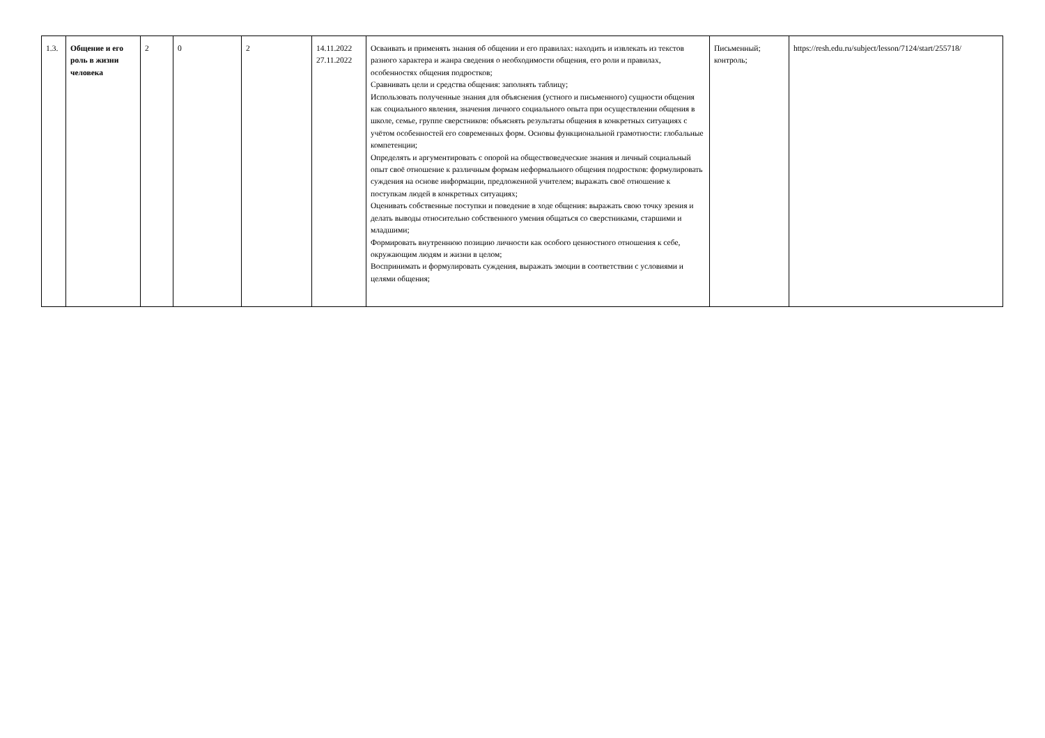| 1.3. | Общение и его роль в жизни человека | 2 | 0 | 2 | 14.11.2022 27.11.2022 | Осваивать и применять знания об общении и его правилах: находить и извлекать из текстов разного характера и жанра сведения о необходимости общения, его роли и правилах, особенностях общения подростков; Сравнивать цели и средства общения: заполнять таблицу; Использовать полученные знания для объяснения (устного и письменного) сущности общения как социального явления, значения личного социального опыта при осуществлении общения в школе, семье, группе сверстников: объяснять результаты общения в конкретных ситуациях с учётом особенностей его современных форм. Основы функциональной грамотности: глобальные компетенции; Определять и аргументировать с опорой на обществоведческие знания и личный социальный опыт своё отношение к различным формам неформального общения подростков: формулировать суждения на основе информации, предложенной учителем; выражать своё отношение к поступкам людей в конкретных ситуациях; Оценивать собственные поступки и поведение в ходе общения: выражать свою точку зрения и делать выводы относительно собственного умения общаться со сверстниками, старшими и младшими; Формировать внутреннюю позицию личности как особого ценностного отношения к себе, окружающим людям и жизни в целом; Воспринимать и формулировать суждения, выражать эмоции в соответствии с условиями и целями общения; | Письменный; контроль; | https://resh.edu.ru/subject/lesson/7124/start/255718/ |